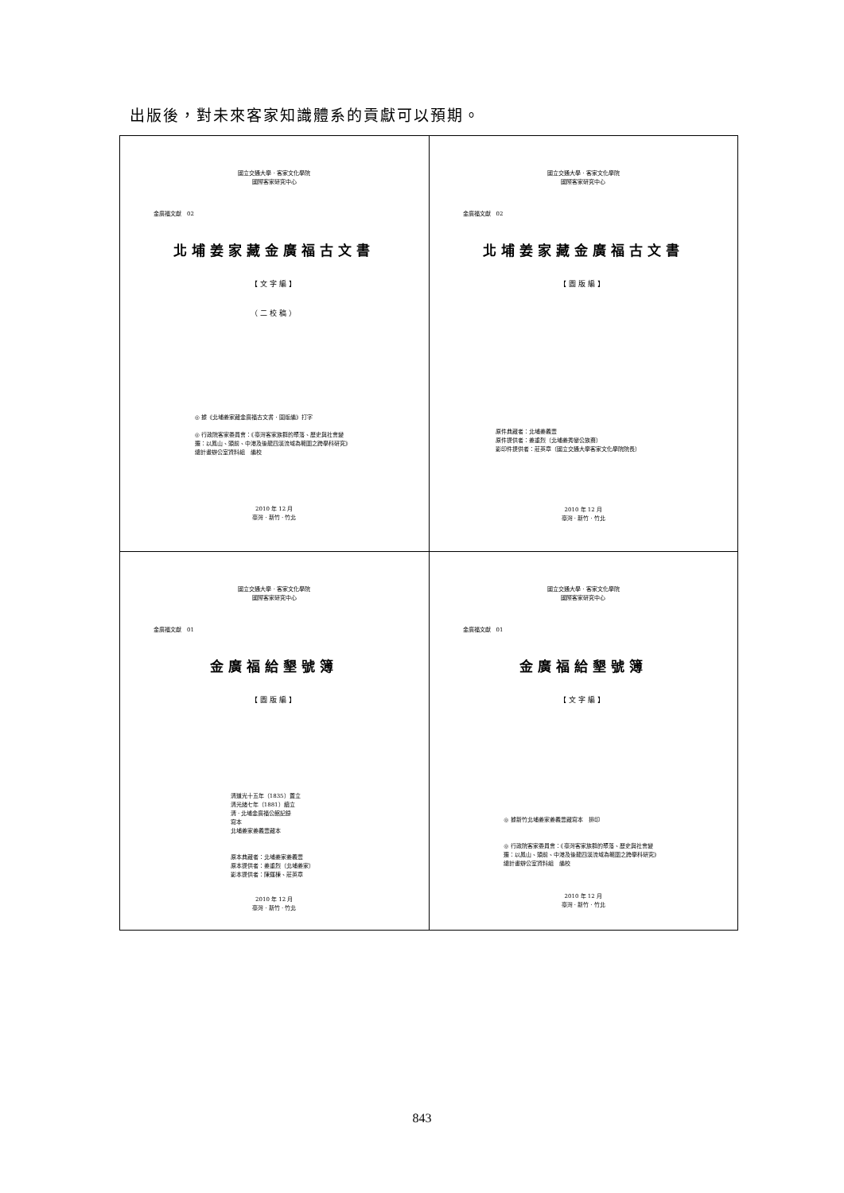出版後，對未來客家知識體系的貢獻可以預期。
| 國立交通大學 · 客家文化學院 國際客家研究中心 金廣福文獻 02 北埔姜家藏金廣福古文書 【文字編】 （二校稿） ◎ 據《北埔姜家藏金廣福古文書．圖版編》打字 ◎ 行政院客家委員會：《臺灣客家族群的聚落、歷史與社會變遷：以鳳山、頭前、中港及後龍四溪流域為範圍之跨學科研究》總計畫辦公室資料組 編校 2010 年 12 月 臺灣 · 新竹 · 竹北 | 國立交通大學 · 客家文化學院 國際客家研究中心 金廣福文獻 02 北埔姜家藏金廣福古文書 【圖版編】 原件典藏者：北埔姜義豐 原件提供者：姜重烈（北埔姜秀鑾公族裔） 影印件提供者：莊英章（國立交通大學客家文化學院院長） 2010 年 12 月 臺灣 · 新竹 · 竹北 |
| 國立交通大學 · 客家文化學院 國際客家研究中心 金廣福文獻 01 金廣福給墾號簿 【圖版編】 清道光十五年（1835）置立 清光緒七年（1881）續立 清 · 北埔金廣福公館記錄 寫本 北埔姜家姜義豐藏本 原本典藏者：北埔姜家姜義豐 原本提供者：姜重烈（北埔姜家） 影本提供者：陳運棟、莊英章 2010 年 12 月 臺灣 · 新竹 · 竹北 | 國立交通大學 · 客家文化學院 國際客家研究中心 金廣福文獻 01 金廣福給墾號簿 【文字編】 ◎ 據新竹北埔姜家姜義豐藏寫本 排印 ◎ 行政院客家委員會：《臺灣客家族群的聚落、歷史與社會變遷：以鳳山、頭前、中港及後龍四溪流域為範圍之跨學科研究》總計畫辦公室資料組 編校 2010 年 12 月 臺灣 · 新竹 · 竹北 |
843